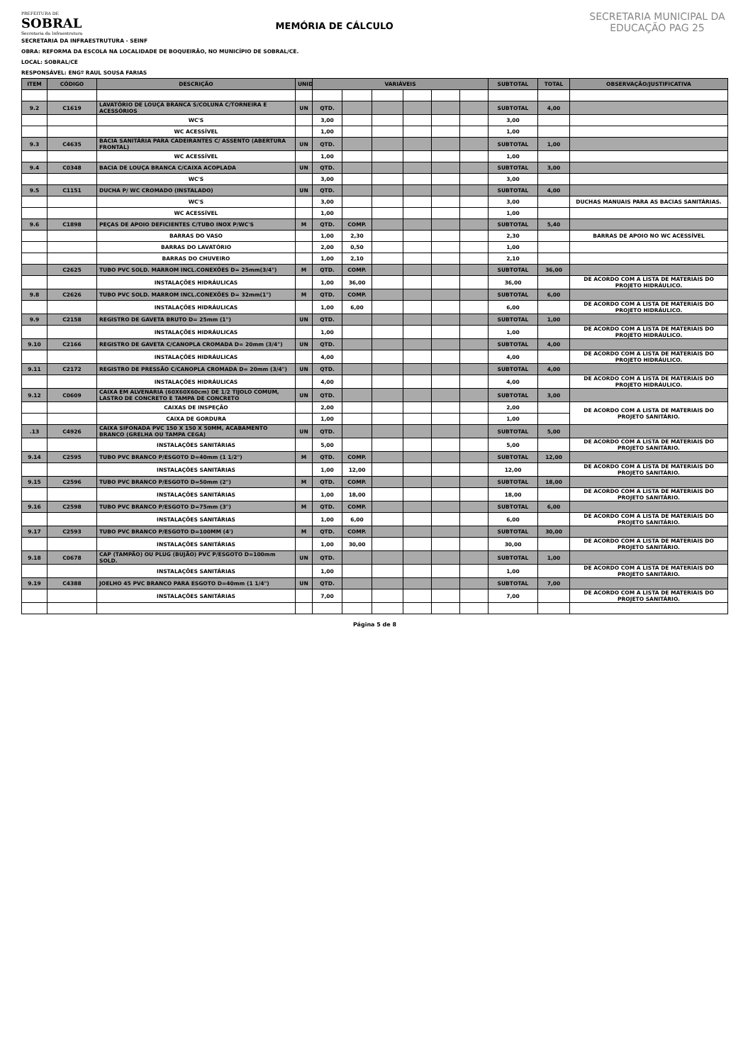PREFEITURA DE
SOBRAL
Secretaria da Infraestrutura
MEMÓRIA DE CÁLCULO
SECRETARIA MUNICIPAL DA EDUCAÇÃO PAG 25
SECRETARIA DA INFRAESTRUTURA - SEINF
OBRA: REFORMA DA ESCOLA NA LOCALIDADE DE BOQUEIRÃO, NO MUNICÍPIO DE SOBRAL/CE.
LOCAL: SOBRAL/CE
RESPONSÁVEL: ENGº RAUL SOUSA FARIAS
| ITEM | CÓDIGO | DESCRIÇÃO | UNID | VARIÁVEIS | | | | | | SUBTOTAL | TOTAL | OBSERVAÇÃO/JUSTIFICATIVA |
| --- | --- | --- | --- | --- | --- | --- | --- | --- | --- | --- | --- | --- |
| 9.2 | C1619 | LAVATÓRIO DE LOUÇA BRANCA S/COLUNA C/TORNEIRA E ACESSÓRIOS | UN | QTD. | | | | | | SUBTOTAL | 4,00 | |
| | | WC'S | | 3,00 | | | | | | 3,00 | | |
| | | WC ACESSÍVEL | | 1,00 | | | | | | 1,00 | | |
| 9.3 | C4635 | BACIA SANITÁRIA PARA CADEIRANTES C/ ASSENTO (ABERTURA FRONTAL) | UN | QTD. | | | | | | SUBTOTAL | 1,00 | |
| | | WC ACESSÍVEL | | 1,00 | | | | | | 1,00 | | |
| 9.4 | C0348 | BACIA DE LOUÇA BRANCA C/CAIXA ACOPLADA | UN | QTD. | | | | | | SUBTOTAL | 3,00 | |
| | | WC'S | | 3,00 | | | | | | 3,00 | | |
| 9.5 | C1151 | DUCHA P/ WC CROMADO (INSTALADO) | UN | QTD. | | | | | | SUBTOTAL | 4,00 | |
| | | WC'S | | 3,00 | | | | | | 3,00 | | DUCHAS MANUAIS PARA AS BACIAS SANITÁRIAS. |
| | | WC ACESSÍVEL | | 1,00 | | | | | | 1,00 | | |
| 9.6 | C1898 | PEÇAS DE APOIO DEFICIENTES C/TUBO INOX P/WC'S | M | QTD. | COMP. | | | | | SUBTOTAL | 5,40 | |
| | | BARRAS DO VASO | | 1,00 | 2,30 | | | | | 2,30 | | BARRAS DE APOIO NO WC ACESSÍVEL |
| | | BARRAS DO LAVATÓRIO | | 2,00 | 0,50 | | | | | 1,00 | | |
| | | BARRAS DO CHUVEIRO | | 1,00 | 2,10 | | | | | 2,10 | | |
| | C2625 | TUBO PVC SOLD. MARROM INCL.CONEXÕES D= 25mm(3/4") | M | QTD. | COMP. | | | | | SUBTOTAL | 36,00 | |
| | | INSTALAÇÕES HIDRÁULICAS | | 1,00 | 36,00 | | | | | 36,00 | | DE ACORDO COM A LISTA DE MATERIAIS DO PROJETO HIDRÁULICO. |
| 9.8 | C2626 | TUBO PVC SOLD. MARROM INCL.CONEXÕES D= 32mm(1") | M | QTD. | COMP. | | | | | SUBTOTAL | 6,00 | |
| | | INSTALAÇÕES HIDRÁULICAS | | 1,00 | 6,00 | | | | | 6,00 | | DE ACORDO COM A LISTA DE MATERIAIS DO PROJETO HIDRÁULICO. |
| 9.9 | C2158 | REGISTRO DE GAVETA BRUTO D= 25mm (1") | UN | QTD. | | | | | | SUBTOTAL | 1,00 | |
| | | INSTALAÇÕES HIDRÁULICAS | | 1,00 | | | | | | 1,00 | | DE ACORDO COM A LISTA DE MATERIAIS DO PROJETO HIDRÁULICO. |
| 9.10 | C2166 | REGISTRO DE GAVETA C/CANOPLA CROMADA D= 20mm (3/4") | UN | QTD. | | | | | | SUBTOTAL | 4,00 | |
| | | INSTALAÇÕES HIDRÁULICAS | | 4,00 | | | | | | 4,00 | | DE ACORDO COM A LISTA DE MATERIAIS DO PROJETO HIDRÁULICO. |
| 9.11 | C2172 | REGISTRO DE PRESSÃO C/CANOPLA CROMADA D= 20mm (3/4") | UN | QTD. | | | | | | SUBTOTAL | 4,00 | |
| | | INSTALAÇÕES HIDRÁULICAS | | 4,00 | | | | | | 4,00 | | DE ACORDO COM A LISTA DE MATERIAIS DO PROJETO HIDRÁULICO. |
| 9.12 | C0609 | CAIXA EM ALVENARIA (60X60X60cm) DE 1/2 TIJOLO COMUM, LASTRO DE CONCRETO E TAMPA DE CONCRETO | UN | QTD. | | | | | | SUBTOTAL | 3,00 | |
| | | CAIXAS DE INSPEÇÃO | | 2,00 | | | | | | 2,00 | | DE ACORDO COM A LISTA DE MATERIAIS DO PROJETO SANITÁRIO. |
| | | CAIXA DE GORDURA | | 1,00 | | | | | | 1,00 | | |
| .13 | C4926 | CAIXA SIFONADA PVC 150 X 150 X 50MM, ACABAMENTO BRANCO (GRELHA OU TAMPA CEGA) | UN | QTD. | | | | | | SUBTOTAL | 5,00 | |
| | | INSTALAÇÕES SANITÁRIAS | | 5,00 | | | | | | 5,00 | | DE ACORDO COM A LISTA DE MATERIAIS DO PROJETO SANITÁRIO. |
| 9.14 | C2595 | TUBO PVC BRANCO P/ESGOTO D=40mm (1 1/2") | M | QTD. | COMP. | | | | | SUBTOTAL | 12,00 | |
| | | INSTALAÇÕES SANITÁRIAS | | 1,00 | 12,00 | | | | | 12,00 | | DE ACORDO COM A LISTA DE MATERIAIS DO PROJETO SANITÁRIO. |
| 9.15 | C2596 | TUBO PVC BRANCO P/ESGOTO D=50mm (2") | M | QTD. | COMP. | | | | | SUBTOTAL | 18,00 | |
| | | INSTALAÇÕES SANITÁRIAS | | 1,00 | 18,00 | | | | | 18,00 | | DE ACORDO COM A LISTA DE MATERIAIS DO PROJETO SANITÁRIO. |
| 9.16 | C2598 | TUBO PVC BRANCO P/ESGOTO D=75mm (3") | M | QTD. | COMP. | | | | | SUBTOTAL | 6,00 | |
| | | INSTALAÇÕES SANITÁRIAS | | 1,00 | 6,00 | | | | | 6,00 | | DE ACORDO COM A LISTA DE MATERIAIS DO PROJETO SANITÁRIO. |
| 9.17 | C2593 | TUBO PVC BRANCO P/ESGOTO D=100MM (4') | M | QTD. | COMP. | | | | | SUBTOTAL | 30,00 | |
| | | INSTALAÇÕES SANITÁRIAS | | 1,00 | 30,00 | | | | | 30,00 | | DE ACORDO COM A LISTA DE MATERIAIS DO PROJETO SANITÁRIO. |
| 9.18 | C0678 | CAP (TAMPÃO) OU PLUG (BUJÃO) PVC P/ESGOTO D=100mm SOLD. | UN | QTD. | | | | | | SUBTOTAL | 1,00 | |
| | | INSTALAÇÕES SANITÁRIAS | | 1,00 | | | | | | 1,00 | | DE ACORDO COM A LISTA DE MATERIAIS DO PROJETO SANITÁRIO. |
| 9.19 | C4388 | JOELHO 45 PVC BRANCO PARA ESGOTO D=40mm (1 1/4") | UN | QTD. | | | | | | SUBTOTAL | 7,00 | |
| | | INSTALAÇÕES SANITÁRIAS | | 7,00 | | | | | | 7,00 | | DE ACORDO COM A LISTA DE MATERIAIS DO PROJETO SANITÁRIO. |
Página 5 de 8